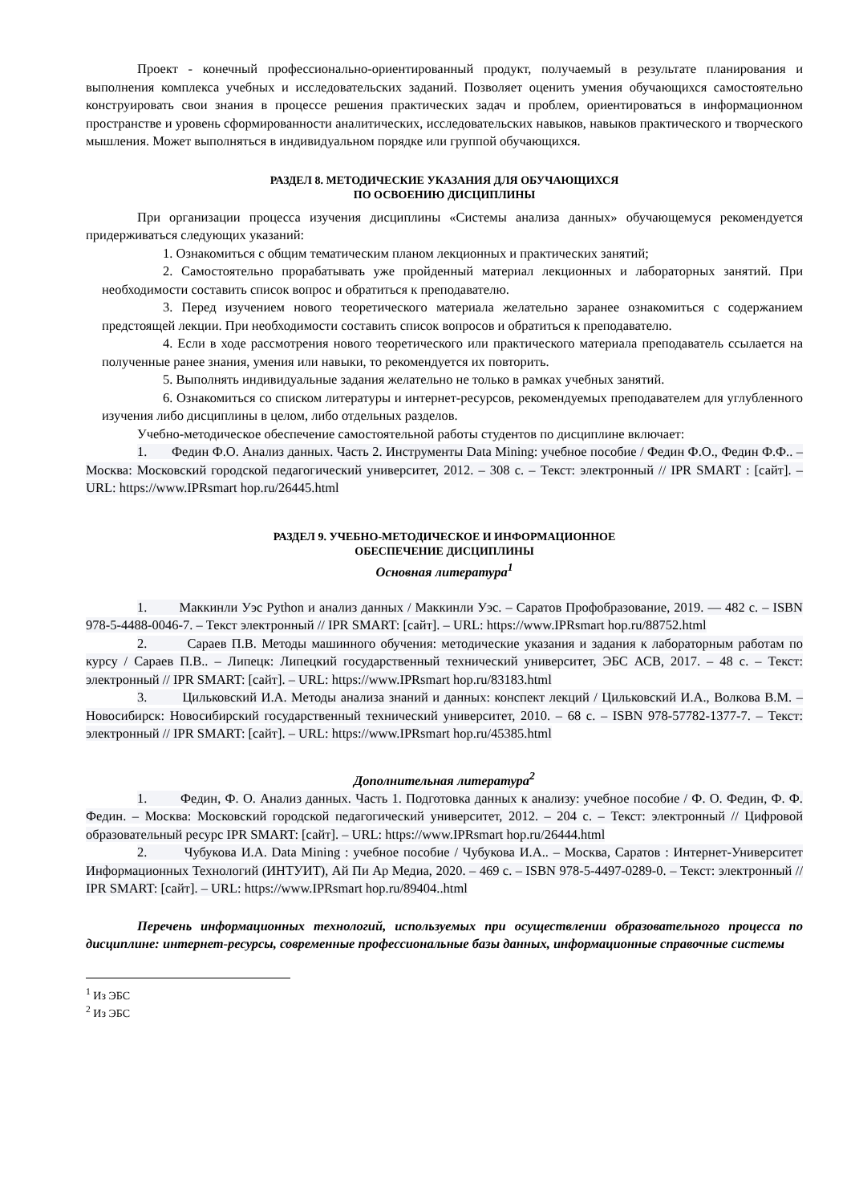Проект - конечный профессионально-ориентированный продукт, получаемый в результате планирования и выполнения комплекса учебных и исследовательских заданий. Позволяет оценить умения обучающихся самостоятельно конструировать свои знания в процессе решения практических задач и проблем, ориентироваться в информационном пространстве и уровень сформированности аналитических, исследовательских навыков, навыков практического и творческого мышления. Может выполняться в индивидуальном порядке или группой обучающихся.
РАЗДЕЛ 8. МЕТОДИЧЕСКИЕ УКАЗАНИЯ ДЛЯ ОБУЧАЮЩИХСЯ
ПО ОСВОЕНИЮ ДИСЦИПЛИНЫ
При организации процесса изучения дисциплины «Системы анализа данных» обучающемуся рекомендуется придерживаться следующих указаний:
1. Ознакомиться с общим тематическим планом лекционных и практических занятий;
2. Самостоятельно прорабатывать уже пройденный материал лекционных и лабораторных занятий. При необходимости составить список вопрос и обратиться к преподавателю.
3. Перед изучением нового теоретического материала желательно заранее ознакомиться с содержанием предстоящей лекции. При необходимости составить список вопросов и обратиться к преподавателю.
4. Если в ходе рассмотрения нового теоретического или практического материала преподаватель ссылается на полученные ранее знания, умения или навыки, то рекомендуется их повторить.
5. Выполнять индивидуальные задания желательно не только в рамках учебных занятий.
6. Ознакомиться со списком литературы и интернет-ресурсов, рекомендуемых преподавателем для углубленного изучения либо дисциплины в целом, либо отдельных разделов.
Учебно-методическое обеспечение самостоятельной работы студентов по дисциплине включает:
1. Федин Ф.О. Анализ данных. Часть 2. Инструменты Data Mining: учебное пособие / Федин Ф.О., Федин Ф.Ф.. – Москва: Московский городской педагогический университет, 2012. – 308 с. – Текст: электронный // IPR SMART : [сайт]. – URL: https://www.IPRsmart hop.ru/26445.html
РАЗДЕЛ 9. УЧЕБНО-МЕТОДИЧЕСКОЕ И ИНФОРМАЦИОННОЕ
ОБЕСПЕЧЕНИЕ ДИСЦИПЛИНЫ
Основная литература<sup>1</sup>
1. Маккинли Уэс Python и анализ данных / Маккинли Уэс. – Саратов Профобразование, 2019. — 482 c. – ISBN 978-5-4488-0046-7. – Текст электронный // IPR SMART: [сайт]. – URL: https://www.IPRsmart hop.ru/88752.html
2. Сараев П.В. Методы машинного обучения: методические указания и задания к лабораторным работам по курсу / Сараев П.В.. – Липецк: Липецкий государственный технический университет, ЭБС АСВ, 2017. – 48 c. – Текст: электронный // IPR SMART: [сайт]. – URL: https://www.IPRsmart hop.ru/83183.html
3. Цильковский И.А. Методы анализа знаний и данных: конспект лекций / Цильковский И.А., Волкова В.М. – Новосибирск: Новосибирский государственный технический университет, 2010. – 68 c. – ISBN 978-57782-1377-7. – Текст: электронный // IPR SMART: [сайт]. – URL: https://www.IPRsmart hop.ru/45385.html
Дополнительная литература<sup>2</sup>
1. Федин, Ф. О. Анализ данных. Часть 1. Подготовка данных к анализу: учебное пособие / Ф. О. Федин, Ф. Ф. Федин. – Москва: Московский городской педагогический университет, 2012. – 204 c. – Текст: электронный // Цифровой образовательный ресурс IPR SMART: [сайт]. – URL: https://www.IPRsmart hop.ru/26444.html
2. Чубукова И.А. Data Mining : учебное пособие / Чубукова И.А.. – Москва, Саратов : Интернет-Университет Информационных Технологий (ИНТУИТ), Ай Пи Ар Медиа, 2020. – 469 c. – ISBN 978-5-4497-0289-0. – Текст: электронный // IPR SMART: [сайт]. – URL: https://www.IPRsmart hop.ru/89404..html
Перечень информационных технологий, используемых при осуществлении образовательного процесса по дисциплине: интернет-ресурсы, современные профессиональные базы данных, информационные справочные системы
<sup>1</sup> Из ЭБС
<sup>2</sup> Из ЭБС